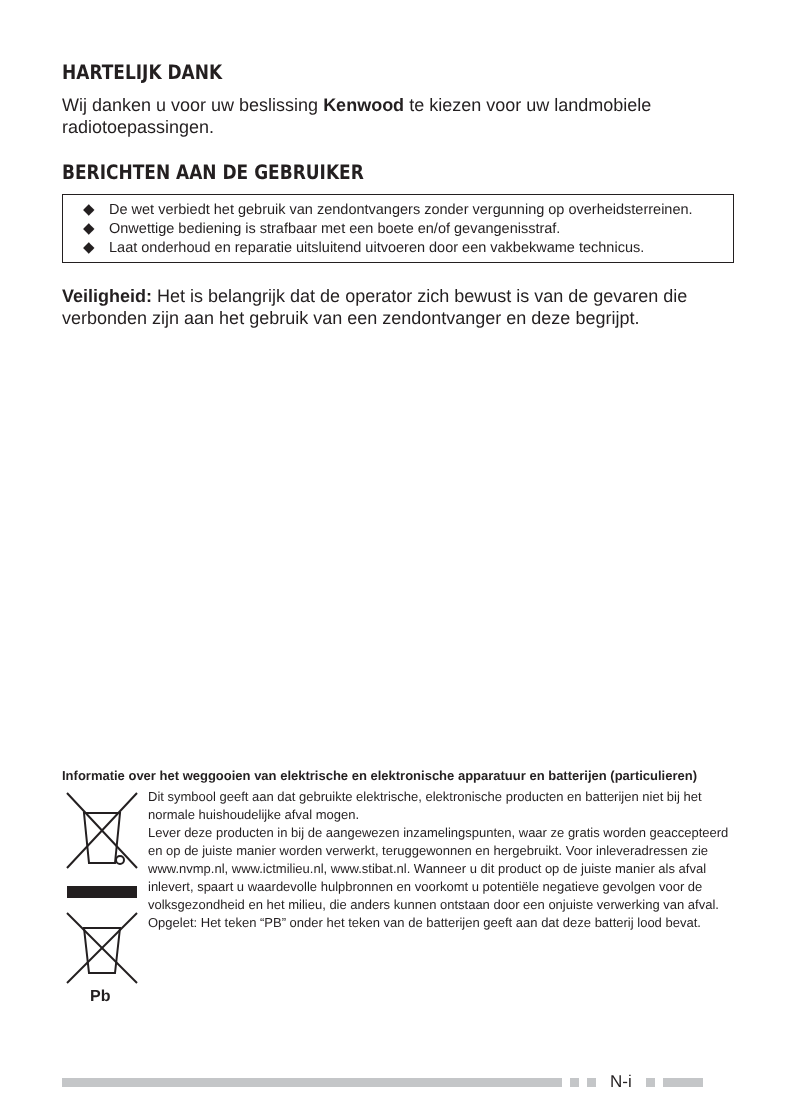HARTELIJK DANK
Wij danken u voor uw beslissing Kenwood te kiezen voor uw landmobiele radiotoepassingen.
BERICHTEN AAN DE GEBRUIKER
◆ De wet verbiedt het gebruik van zendontvangers zonder vergunning op overheidsterreinen.
◆ Onwettige bediening is strafbaar met een boete en/of gevangenisstraf.
◆ Laat onderhoud en reparatie uitsluitend uitvoeren door een vakbekwame technicus.
Veiligheid: Het is belangrijk dat de operator zich bewust is van de gevaren die verbonden zijn aan het gebruik van een zendontvanger en deze begrijpt.
Informatie over het weggooien van elektrische en elektronische apparatuur en batterijen (particulieren)
Pb
Dit symbool geeft aan dat gebruikte elektrische, elektronische producten en batterijen niet bij het normale huishoudelijke afval mogen.
Lever deze producten in bij de aangewezen inzamelingspunten, waar ze gratis worden geaccepteerd en op de juiste manier worden verwerkt, teruggewonnen en hergebruikt. Voor inleveradressen zie www.nvmp.nl, www.ictmilieu.nl, www.stibat.nl. Wanneer u dit product op de juiste manier als afval inlevert, spaart u waardevolle hulpbronnen en voorkomt u potentiële negatieve gevolgen voor de volksgezondheid en het milieu, die anders kunnen ontstaan door een onjuiste verwerking van afval.
Opgelet: Het teken “PB” onder het teken van de batterijen geeft aan dat deze batterij lood bevat.
N-i